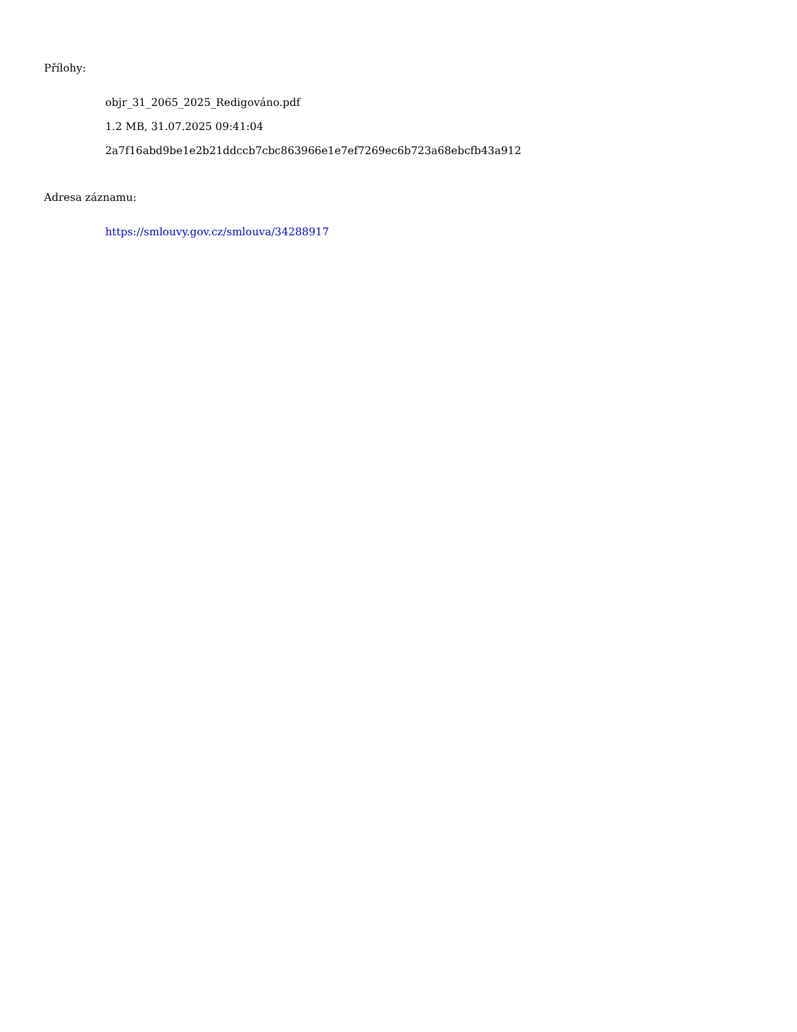Přílohy:
objr_31_2065_2025_Redigováno.pdf
1.2 MB, 31.07.2025 09:41:04
2a7f16abd9be1e2b21ddccb7cbc863966e1e7ef7269ec6b723a68ebcfb43a912
Adresa záznamu:
https://smlouvy.gov.cz/smlouva/34288917